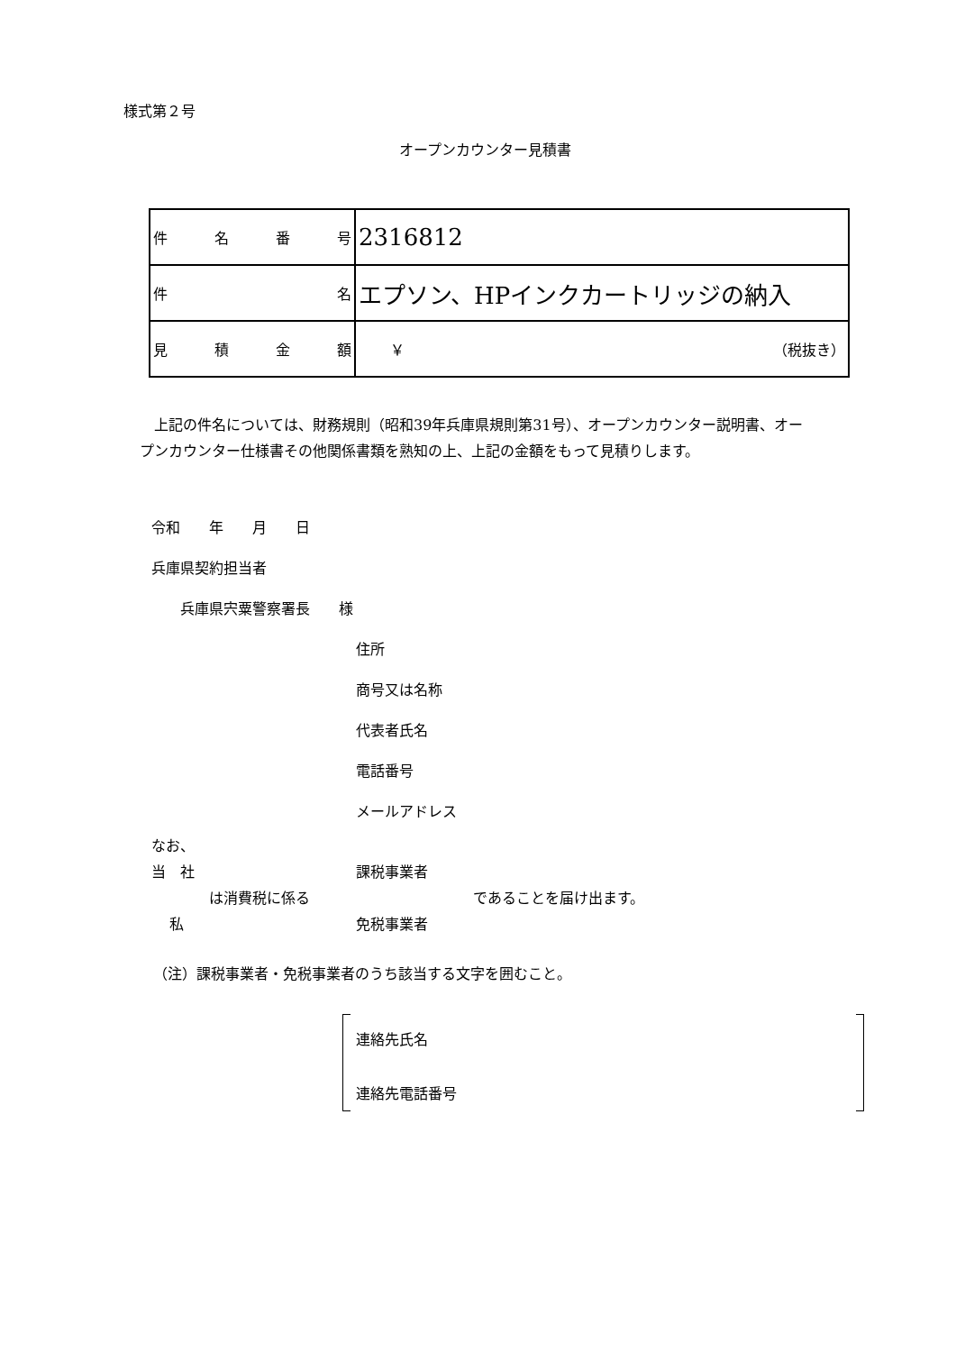様式第２号
オープンカウンター見積書
| 件 名 番 号 | 2316812 |
| 件 名 | エプソン、HPインクカートリッジの納入 |
| 見 積 金 額 | ￥ （税抜き） |
　上記の件名については、財務規則（昭和39年兵庫県規則第31号）、オープンカウンター説明書、オープンカウンター仕様書その他関係書類を熟知の上、上記の金額をもって見積りします。
令和　　年　　月　　日
兵庫県契約担当者
兵庫県宍粟警察署長　　様
住所
商号又は名称
代表者氏名
電話番号
メールアドレス
なお、
当　社 課税事業者
は消費税に係る であることを届け出ます。
私 免税事業者
（注）課税事業者・免税事業者のうち該当する文字を囲むこと。
連絡先氏名
連絡先電話番号